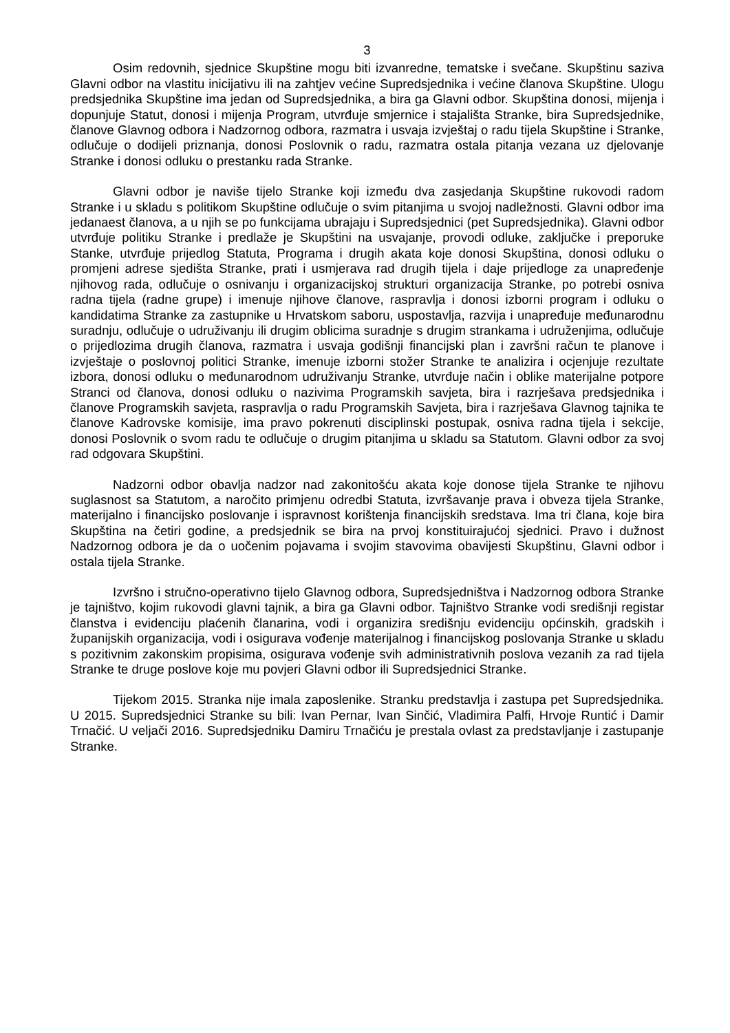3
Osim redovnih, sjednice Skupštine mogu biti izvanredne, tematske i svečane. Skupštinu saziva Glavni odbor na vlastitu inicijativu ili na zahtjev većine Supredsjednika i većine članova Skupštine. Ulogu predsjednika Skupštine ima jedan od Supredsjednika, a bira ga Glavni odbor. Skupština donosi, mijenja i dopunjuje Statut, donosi i mijenja Program, utvrđuje smjernice i stajališta Stranke, bira Supredsjednike, članove Glavnog odbora i Nadzornog odbora, razmatra i usvaja izvještaj o radu tijela Skupštine i Stranke, odlučuje o dodijeli priznanja, donosi Poslovnik o radu, razmatra ostala pitanja vezana uz djelovanje Stranke i donosi odluku o prestanku rada Stranke.
Glavni odbor je naviše tijelo Stranke koji između dva zasjedanja Skupštine rukovodi radom Stranke i u skladu s politikom Skupštine odlučuje o svim pitanjima u svojoj nadležnosti. Glavni odbor ima jedanaest članova, a u njih se po funkcijama ubrajaju i Supredsjednici (pet Supredsjednika). Glavni odbor utvrđuje politiku Stranke i predlaže je Skupštini na usvajanje, provodi odluke, zaključke i preporuke Stanke, utvrđuje prijedlog Statuta, Programa i drugih akata koje donosi Skupština, donosi odluku o promjeni adrese sjedišta Stranke, prati i usmjerava rad drugih tijela i daje prijedloge za unapređenje njihovog rada, odlučuje o osnivanju i organizacijskoj strukturi organizacija Stranke, po potrebi osniva radna tijela (radne grupe) i imenuje njihove članove, raspravlja i donosi izborni program i odluku o kandidatima Stranke za zastupnike u Hrvatskom saboru, uspostavlja, razvija i unapređuje međunarodnu suradnju, odlučuje o udruživanju ili drugim oblicima suradnje s drugim strankama i udruženjima, odlučuje o prijedlozima drugih članova, razmatra i usvaja godišnji financijski plan i završni račun te planove i izvještaje o poslovnoj politici Stranke, imenuje izborni stožer Stranke te analizira i ocjenjuje rezultate izbora, donosi odluku o međunarodnom udruživanju Stranke, utvrđuje način i oblike materijalne potpore Stranci od članova, donosi odluku o nazivima Programskih savjeta, bira i razrješava predsjednika i članove Programskih savjeta, raspravlja o radu Programskih Savjeta, bira i razrješava Glavnog tajnika te članove Kadrovske komisije, ima pravo pokrenuti disciplinski postupak, osniva radna tijela i sekcije, donosi Poslovnik o svom radu te odlučuje o drugim pitanjima u skladu sa Statutom. Glavni odbor za svoj rad odgovara Skupštini.
Nadzorni odbor obavlja nadzor nad zakonitošću akata koje donose tijela Stranke te njihovu suglasnost sa Statutom, a naročito primjenu odredbi Statuta, izvršavanje prava i obveza tijela Stranke, materijalno i financijsko poslovanje i ispravnost korištenja financijskih sredstava. Ima tri člana, koje bira Skupština na četiri godine, a predsjednik se bira na prvoj konstituirajućoj sjednici. Pravo i dužnost Nadzornog odbora je da o uočenim pojavama i svojim stavovima obavijesti Skupštinu, Glavni odbor i ostala tijela Stranke.
Izvršno i stručno-operativno tijelo Glavnog odbora, Supredsjedništva i Nadzornog odbora Stranke je tajništvo, kojim rukovodi glavni tajnik, a bira ga Glavni odbor. Tajništvo Stranke vodi središnji registar članstva i evidenciju plaćenih članarina, vodi i organizira središnju evidenciju općinskih, gradskih i županijskih organizacija, vodi i osigurava vođenje materijalnog i financijskog poslovanja Stranke u skladu s pozitivnim zakonskim propisima, osigurava vođenje svih administrativnih poslova vezanih za rad tijela Stranke te druge poslove koje mu povjeri Glavni odbor ili Supredsjednici Stranke.
Tijekom 2015. Stranka nije imala zaposlenike. Stranku predstavlja i zastupa pet Supredsjednika. U 2015. Supredsjednici Stranke su bili: Ivan Pernar, Ivan Sinčić, Vladimira Palfi, Hrvoje Runtić i Damir Trnačić. U veljači 2016. Supredsjedniku Damiru Trnačiću je prestala ovlast za predstavljanje i zastupanje Stranke.